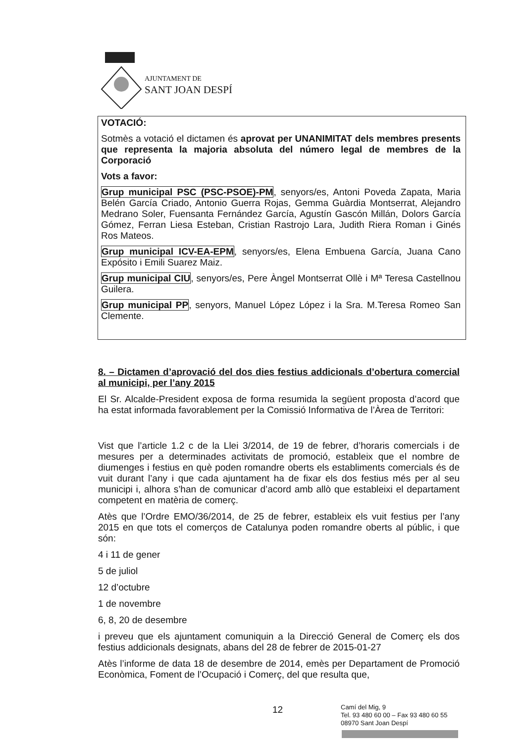AJUNTAMENT DE
SANT JOAN DESPÍ
VOTACIÓ:
Sotmès a votació el dictamen és aprovat per UNANIMITAT dels membres presents que representa la majoria absoluta del número legal de membres de la Corporació
Vots a favor:
Grup municipal PSC (PSC-PSOE)-PM, senyors/es, Antoni Poveda Zapata, Maria Belén García Criado, Antonio Guerra Rojas, Gemma Guàrdia Montserrat, Alejandro Medrano Soler, Fuensanta Fernández García, Agustín Gascón Millán, Dolors García Gómez, Ferran Liesa Esteban, Cristian Rastrojo Lara, Judith Riera Roman i Ginés Ros Mateos.
Grup municipal ICV-EA-EPM, senyors/es, Elena Embuena García, Juana Cano Expósito i Emili Suarez Maiz.
Grup municipal CIU, senyors/es, Pere Àngel Montserrat Ollè i Mª Teresa Castellnou Guilera.
Grup municipal PP, senyors, Manuel López López i la Sra. M.Teresa Romeo San Clemente.
8. – Dictamen d’aprovació del dos dies festius addicionals d’obertura comercial al municipi, per l’any 2015
El Sr. Alcalde-President exposa de forma resumida la següent proposta d’acord que ha estat informada favorablement per la Comissió Informativa de l’Àrea de Territori:
Vist que l’article 1.2 c de la Llei 3/2014, de 19 de febrer, d’horaris comercials i de mesures per a determinades activitats de promoció, estableix que el nombre de diumenges i festius en què poden romandre oberts els establiments comercials és de vuit durant l’any i que cada ajuntament ha de fixar els dos festius més per al seu municipi i, alhora s’han de comunicar d’acord amb allò que estableixi el departament competent en matèria de comerç.
Atès que l’Ordre EMO/36/2014, de 25 de febrer, estableix els vuit festius per l’any 2015 en que tots el comerços de Catalunya poden romandre oberts al públic, i que són:
4 i 11 de gener
5 de juliol
12 d’octubre
1 de novembre
6, 8, 20 de desembre
i preveu que els ajuntament comuniquin a la Direcció General de Comerç els dos festius addicionals designats, abans del 28 de febrer de 2015-01-27
Atès l’informe de data 18 de desembre de 2014, emès per Departament de Promoció Econòmica, Foment de l’Ocupació i Comerç, del que resulta que,
12
Camí del Mig, 9
Tel. 93 480 60 00 – Fax 93 480 60 55
08970 Sant Joan Despí